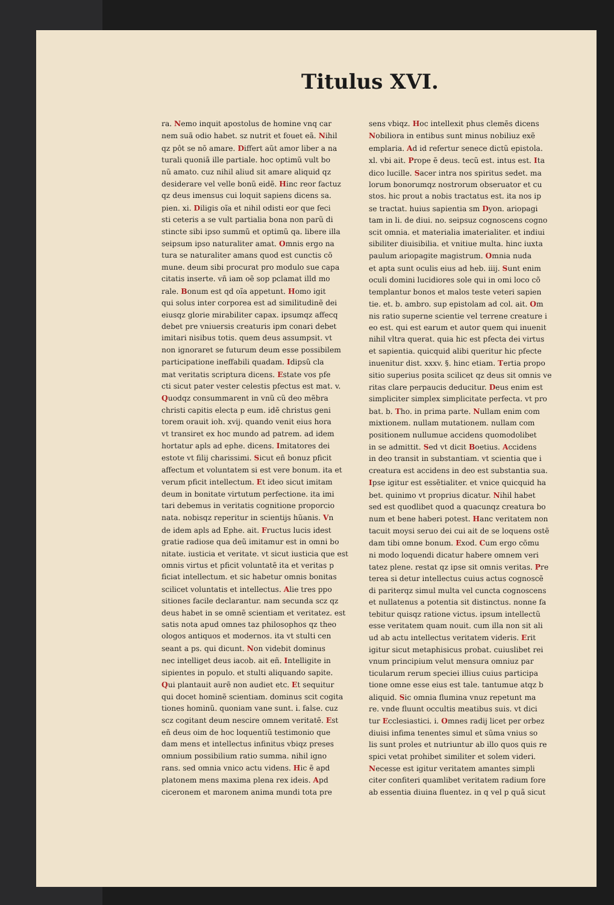Titulus XVI.
ra. Nemo inquit apostolus de homine vnq car
nem suã odio habet. sz nutrit et fouet eã. Nihil
qz pôt se nõ amare. Differt aũt amor liber a na
turali quoniã ille partiale. hoc optimũ vult bo
nũ amato. cuz nihil aliud sit amare aliquid qz
desiderare vel velle bonũ eidẽ. Hinc reor factuz
qz deus imensus cui loquit sapiens dicens sa.
pien. xi. Diligis oĩa et nihil odisti eor que feci
sti ceteris a se vult partialia bona non parũ di
stincte sibi ipso summũ et optimũ qa. libere illa
seipsum ipso naturaliter amat. Omnis ergo na
tura se naturaliter amans quod est cunctis cõ
mune. deum sibi procurat pro modulo sue capa
citatis inserte. vñ iam oẽ sop pclamat illd mo
rale. Bonum est qd oĩa appetunt. Homo igit
qui solus inter corporea est ad similitudinẽ dei
eiusqz glorie mirabiliter capax. ipsumqz affecq
debet pre vniuersis creaturis ipm conari debet
imitari nisibus totis. quem deus assumpsit. vt
non ignoraret se futurum deum esse possibilem
participatione ineffabili quadam. Idipsũ cla
mat veritatis scriptura dicens. Estate vos pfe
cti sicut pater vester celestis pfectus est mat. v.
Quodqz consummarent in vnũ cũ deo mẽbra
christi capitis electa p eum. idẽ christus geni
torem orauit ioh. xvij. quando venit eius hora
vt transiret ex hoc mundo ad patrem. ad idem
hortatur apls ad ephe. dicens. Imitatores dei
estote vt filij charissimi. Sicut eñ bonuz pficit
affectum et voluntatem si est vere bonum. ita et
verum pficit intellectum. Et ideo sicut imitam
deum in bonitate virtutum perfectione. ita imi
tari debemus in veritatis cognitione proporcio
nata. nobisqz reperitur in scientijs hũanis. Vn
de idem apls ad Ephe. ait. Fructus lucis idest
gratie radiose qua deũ imitamur est in omni bo
nitate. iusticia et veritate. vt sicut iusticia que est
omnis virtus et pficit voluntatẽ ita et veritas p
ficiat intellectum. et sic habetur omnis bonitas
scilicet voluntatis et intellectus. Alie tres ppo
sitiones facile declarantur. nam secunda scz qz
deus habet in se omnẽ scientiam et veritatez. est
satis nota apud omnes taz philosophos qz theo
ologos antiquos et modernos. ita vt stulti cen
seant a ps. qui dicunt. Non videbit dominus
nec intelliget deus iacob. ait eñ. Intelligite in
sipientes in populo. et stulti aliquando sapite.
Qui plantauit aurẽ non audiet etc. Et sequitur
qui docet hominẽ scientiam. dominus scit cogita
tiones hominũ. quoniam vane sunt. i. false. cuz
scz cogitant deum nescire omnem veritatẽ. Est
eñ deus oim de hoc loquentiũ testimonio que
dam mens et intellectus infinitus vbiqz preses
omnium possibilium ratio summa. nihil igno
rans. sed omnia vnico actu videns. Hic ẽ apd
platonem mens maxima plena rex ideis. Apd
ciceronem et maronem anima mundi tota pre
sens vbiqz. Hoc intellexit phus clemẽs dicens
Nobiliora in entibus sunt minus nobiliuz exẽ
emplaria. Ad id refertur senece dictũ epistola.
xl. vbi ait. Prope ẽ deus. tecũ est. intus est. Ita
dico lucille. Sacer intra nos spiritus sedet. ma
lorum bonorumqz nostrorum obseruator et cu
stos. hic prout a nobis tractatus est. ita nos ip
se tractat. huius sapientia sm Dyon. ariopagi
tam in li. de diui. no. seipsuz cognoscens cogno
scit omnia. et materialia imaterialiter. et indiui
sibiliter diuisibilia. et vnitiue multa. hinc iuxta
paulum ariopagite magistrum. Omnia nuda
et apta sunt oculis eius ad heb. iiij. Sunt enim
oculi domini lucidiores sole qui in omi loco cõ
templantur bonos et malos teste veteri sapien
tie. et. b. ambro. sup epistolam ad col. ait. Om
nis ratio superne scientie vel terrene creature i
eo est. qui est earum et autor quem qui inuenit
nihil vltra querat. quia hic est pfecta dei virtus
et sapientia. quicquid alibi queritur hic pfecte
inuenitur dist. xxxv. §. hinc etiam. Tertia propo
sitio superius posita scilicet qz deus sit omnis ve
ritas clare perpaucis deducitur. Deus enim est
simpliciter simplex simplicitate perfecta. vt pro
bat. b. Tho. in prima parte. Nullam enim com
mixtionem. nullam mutationem. nullam com
positionem nullumue accidens quomodolibet
in se admittit. Sed vt dicit Boetius. Accidens
in deo transit in substantiam. vt scientia que i
creatura est accidens in deo est substantia sua.
Ipse igitur est essẽtialiter. et vnice quicquid ha
bet. quinimo vt proprius dicatur. Nihil habet
sed est quodlibet quod a quacunqz creatura bo
num et bene haberi potest. Hanc veritatem non
tacuit moysi seruo dei cui ait de se loquens ostẽ
dam tibi omne bonum. Exod. Cum ergo cõmu
ni modo loquendi dicatur habere omnem veri
tatez plene. restat qz ipse sit omnis veritas. Pre
terea si detur intellectus cuius actus cognoscẽ
di pariterqz simul multa vel cuncta cognoscens
et nullatenus a potentia sit distinctus. nonne fa
tebitur quisqz ratione victus. ipsum intellectũ
esse veritatem quam nouit. cum illa non sit ali
ud ab actu intellectus veritatem videris. Erit
igitur sicut metaphisicus probat. cuiuslibet rei
vnum principium velut mensura omniuz par
ticularum rerum speciei illius cuius participa
tione omne esse eius est tale. tantumue atqz b
aliquid. Sic omnia flumina vnuz repetunt ma
re. vnde fluunt occultis meatibus suis. vt dici
tur Ecclesiastici. i. Omnes radij licet per orbez
diuisi infima tenentes simul et sũma vnius so
lis sunt proles et nutriuntur ab illo quos quis re
spici vetat prohibet similiter et solem videri.
Necesse est igitur veritatem amantes simpli
citer confiteri quamlibet veritatem radium fore
ab essentia diuina fluentez. in q vel p quã sicut